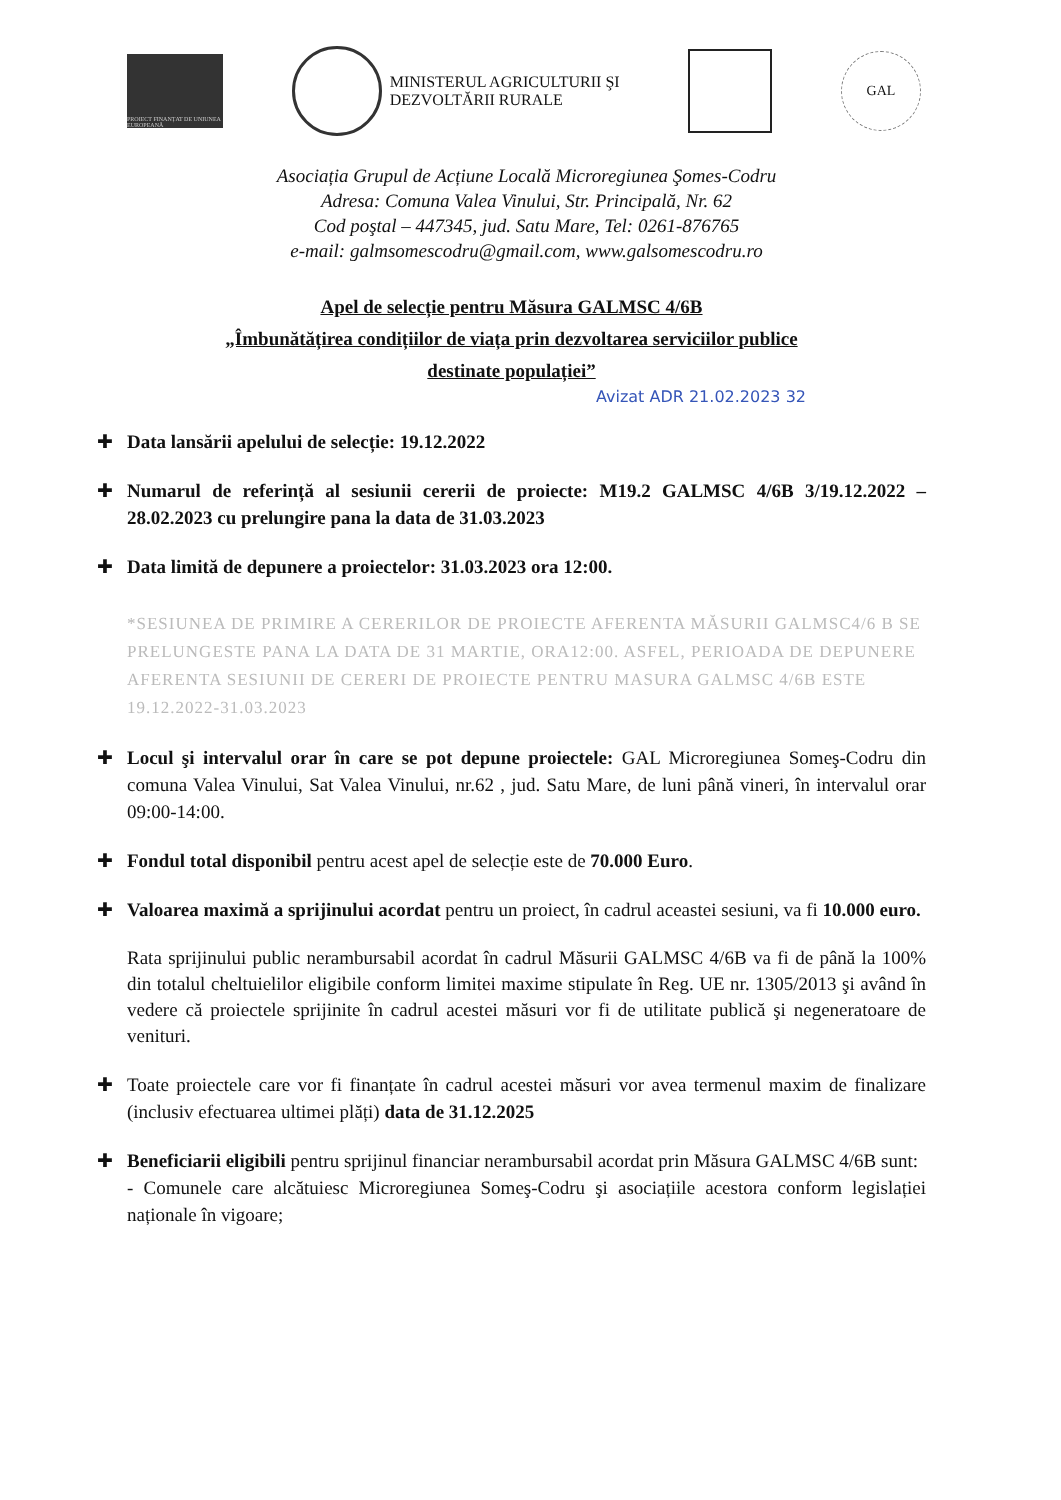PROIECT FINANȚAT DE UNIUNEA EUROPEANĂ
MINISTERUL AGRICULTURII ŞI
DEZVOLTĂRII RURALE
GAL
Asociația Grupul de Acțiune Locală Microregiunea Şomes-Codru
Adresa: Comuna Valea Vinului, Str. Principală, Nr. 62
Cod poştal – 447345, jud. Satu Mare, Tel: 0261-876765
e-mail: galmsomescodru@gmail.com, www.galsomescodru.ro
Apel de selecție pentru Măsura GALMSC 4/6B
„Îmbunătățirea condițiilor de viața prin dezvoltarea serviciilor publice
destinate populației”
Avizat ADR 21.02.2023 32
✚ Data lansării apelului de selecție: 19.12.2022
✚ Numarul de referință al sesiunii cererii de proiecte: M19.2 GALMSC 4/6B 3/19.12.2022 – 28.02.2023 cu prelungire pana la data de 31.03.2023
✚ Data limită de depunere a proiectelor: 31.03.2023 ora 12:00.
*SESIUNEA DE PRIMIRE A CERERILOR DE PROIECTE AFERENTA MĂSURII GALMSC4/6 B SE PRELUNGESTE PANA LA DATA DE 31 MARTIE, ORA12:00. ASFEL, PERIOADA DE DEPUNERE AFERENTA SESIUNII DE CERERI DE PROIECTE PENTRU MASURA GALMSC 4/6B ESTE 19.12.2022-31.03.2023
✚ Locul şi intervalul orar în care se pot depune proiectele: GAL Microregiunea Someş-Codru din comuna Valea Vinului, Sat Valea Vinului, nr.62 , jud. Satu Mare, de luni până vineri, în intervalul orar 09:00-14:00.
✚ Fondul total disponibil pentru acest apel de selecție este de 70.000 Euro.
✚ Valoarea maximă a sprijinului acordat pentru un proiect, în cadrul aceastei sesiuni, va fi 10.000 euro.
Rata sprijinului public nerambursabil acordat în cadrul Măsurii GALMSC 4/6B va fi de până la 100% din totalul cheltuielilor eligibile conform limitei maxime stipulate în Reg. UE nr. 1305/2013 şi având în vedere că proiectele sprijinite în cadrul acestei măsuri vor fi de utilitate publică şi negeneratoare de venituri.
✚ Toate proiectele care vor fi finanțate în cadrul acestei măsuri vor avea termenul maxim de finalizare (inclusiv efectuarea ultimei plăți) data de 31.12.2025
✚ Beneficiarii eligibili pentru sprijinul financiar nerambursabil acordat prin Măsura GALMSC 4/6B sunt:
- Comunele care alcătuiesc Microregiunea Someş-Codru şi asociațiile acestora conform legislației naționale în vigoare;